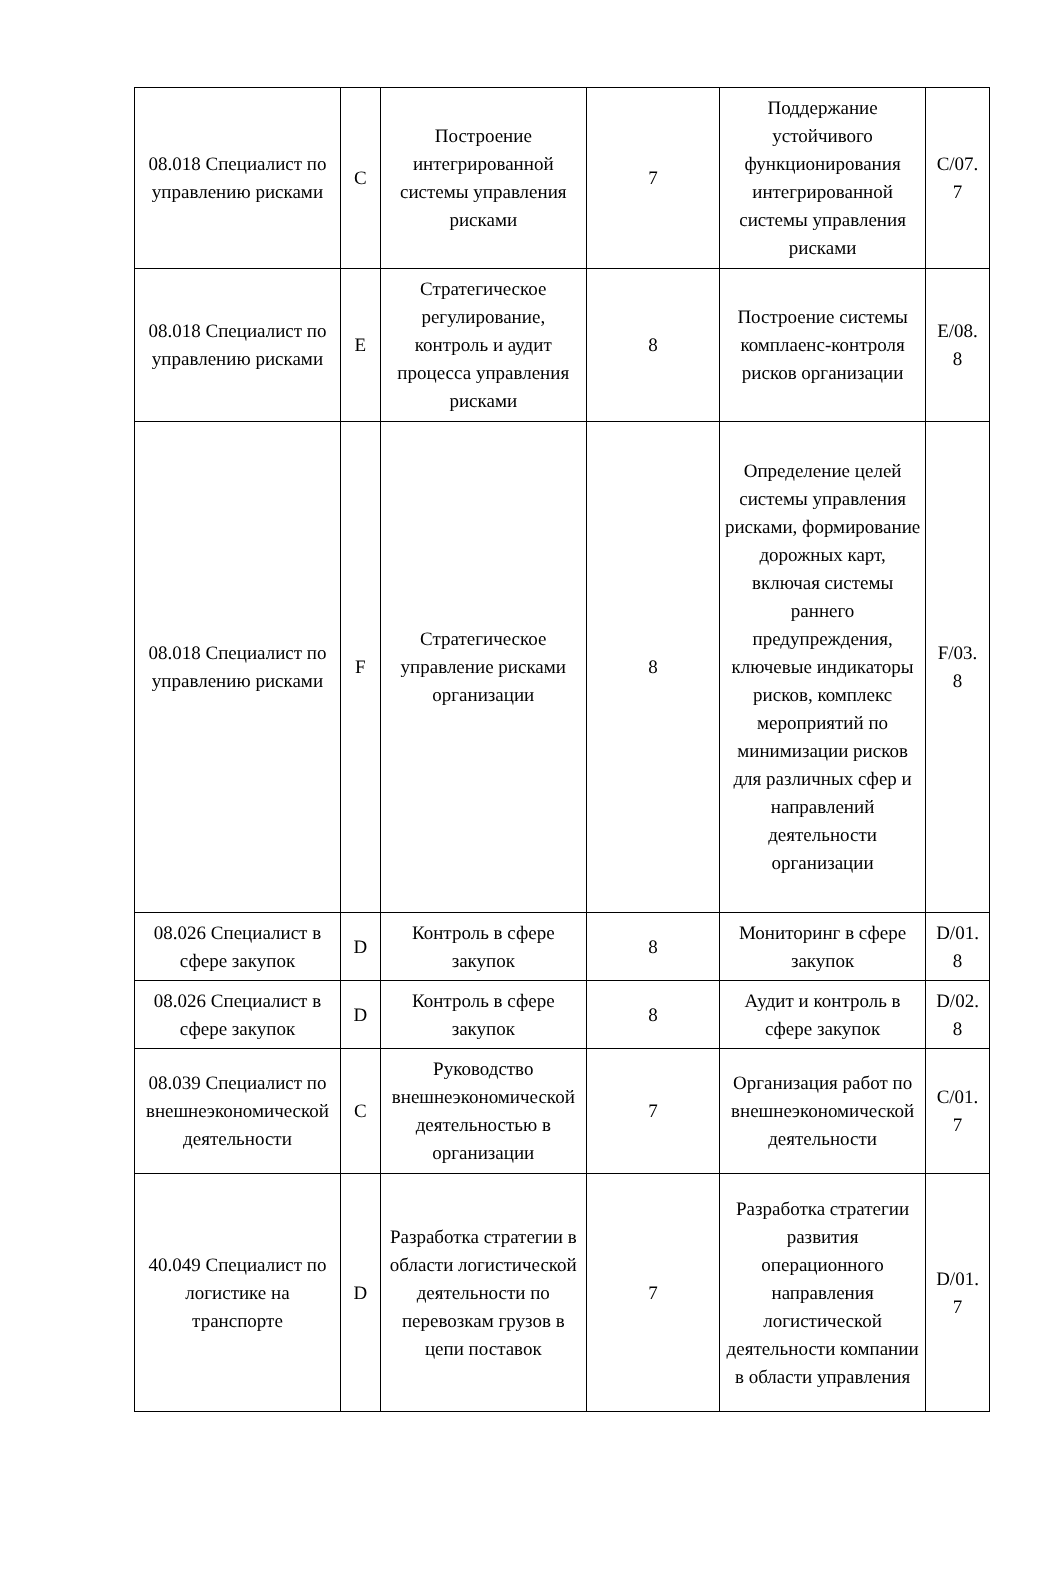| 08.018 Специалист по управлению рисками | C | Построение интегрированной системы управления рисками | 7 | Поддержание устойчивого функционирования интегрированной системы управления рисками | C/07. 7 |
| 08.018 Специалист по управлению рисками | E | Стратегическое регулирование, контроль и аудит процесса управления рисками | 8 | Построение системы комплаенс-контроля рисков организации | E/08. 8 |
| 08.018 Специалист по управлению рисками | F | Стратегическое управление рисками организации | 8 | Определение целей системы управления рисками, формирование дорожных карт, включая системы раннего предупреждения, ключевые индикаторы рисков, комплекс мероприятий по минимизации рисков для различных сфер и направлений деятельности организации | F/03. 8 |
| 08.026 Специалист в сфере закупок | D | Контроль в сфере закупок | 8 | Мониторинг в сфере закупок | D/01. 8 |
| 08.026 Специалист в сфере закупок | D | Контроль в сфере закупок | 8 | Аудит и контроль в сфере закупок | D/02. 8 |
| 08.039 Специалист по внешнеэкономической деятельности | C | Руководство внешнеэкономической деятельностью в организации | 7 | Организация работ по внешнеэкономической деятельности | C/01. 7 |
| 40.049 Специалист по логистике на транспорте | D | Разработка стратегии в области логистической деятельности по перевозкам грузов в цепи поставок | 7 | Разработка стратегии развития операционного направления логистической деятельности компании в области управления | D/01. 7 |